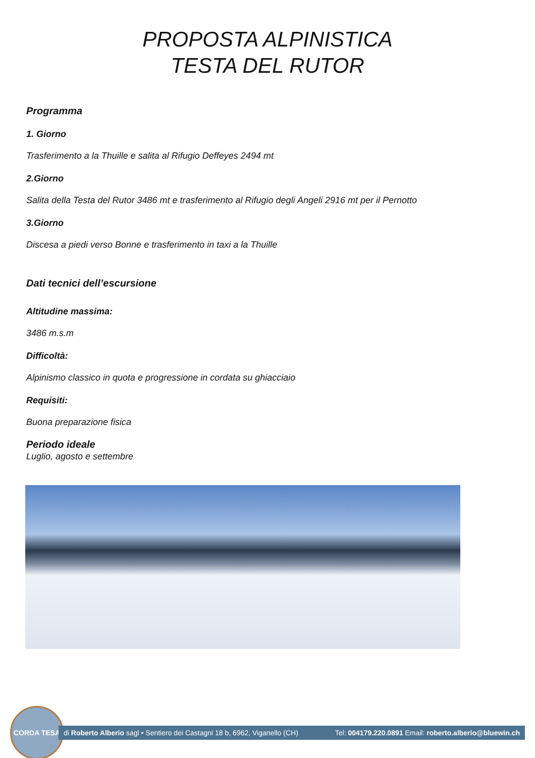PROPOSTA ALPINISTICA
TESTA DEL RUTOR
Programma
1. Giorno
Trasferimento a la Thuille e salita al Rifugio Deffeyes 2494 mt
2.Giorno
Salita della Testa del Rutor 3486 mt e trasferimento al Rifugio degli Angeli 2916 mt per il Pernotto
3.Giorno
Discesa a piedi verso Bonne e trasferimento in taxi a la Thuille
Dati tecnici dell’escursione
Altitudine massima:
3486 m.s.m
Difficoltà:
Alpinismo classico in quota e progressione in cordata su ghiacciaio
Requisiti:
Buona preparazione fisica
Periodo ideale
Luglio, agosto e settembre
CORDA TESA
di Roberto Alberio sagl • Sentiero dei Castagni 18 b, 6962, Viganello (CH) Tel: 004179.220.0891 Email: roberto.alberio@bluewin.ch